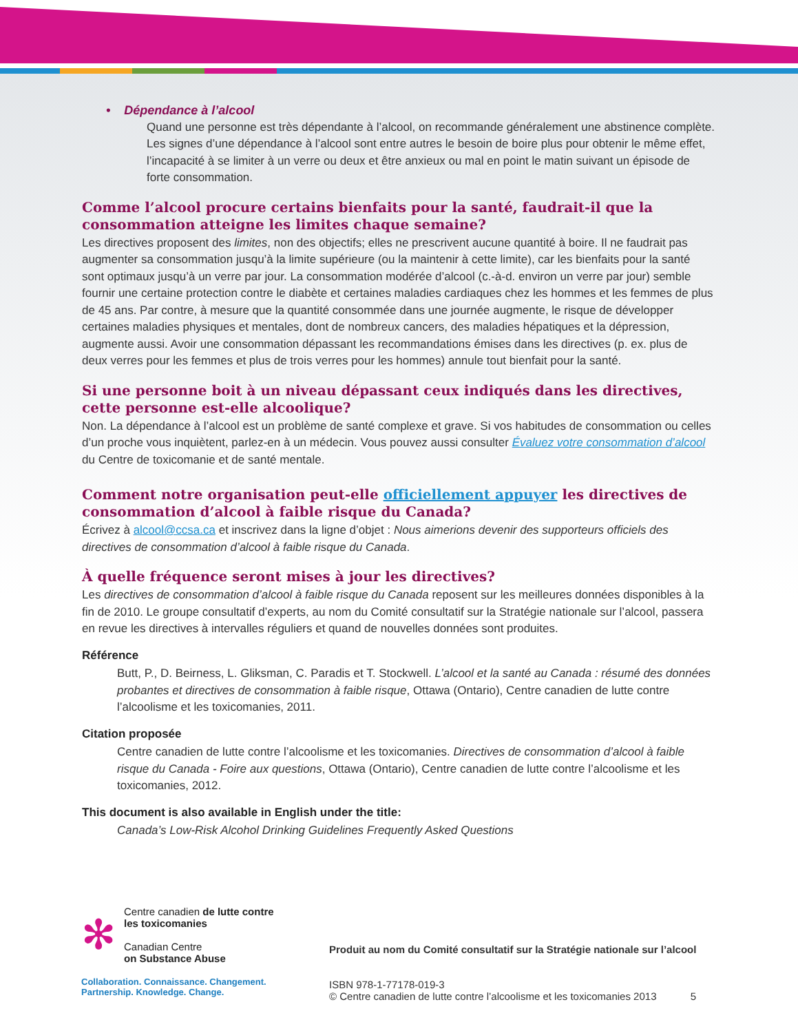• Dépendance à l’alcool
Quand une personne est très dépendante à l’alcool, on recommande généralement une abstinence complète. Les signes d’une dépendance à l’alcool sont entre autres le besoin de boire plus pour obtenir le même effet, l’incapacité à se limiter à un verre ou deux et être anxieux ou mal en point le matin suivant un épisode de forte consommation.
Comme l’alcool procure certains bienfaits pour la santé, faudrait-il que la consommation atteigne les limites chaque semaine?
Les directives proposent des limites, non des objectifs; elles ne prescrivent aucune quantité à boire. Il ne faudrait pas augmenter sa consommation jusqu’à la limite supérieure (ou la maintenir à cette limite), car les bienfaits pour la santé sont optimaux jusqu’à un verre par jour. La consommation modérée d’alcool (c.-à-d. environ un verre par jour) semble fournir une certaine protection contre le diabète et certaines maladies cardiaques chez les hommes et les femmes de plus de 45 ans. Par contre, à mesure que la quantité consommée dans une journée augmente, le risque de développer certaines maladies physiques et mentales, dont de nombreux cancers, des maladies hépatiques et la dépression, augmente aussi. Avoir une consommation dépassant les recommandations émises dans les directives (p. ex. plus de deux verres pour les femmes et plus de trois verres pour les hommes) annule tout bienfait pour la santé.
Si une personne boit à un niveau dépassant ceux indiqués dans les directives, cette personne est-elle alcoolique?
Non. La dépendance à l’alcool est un problème de santé complexe et grave. Si vos habitudes de consommation ou celles d’un proche vous inquiètent, parlez-en à un médecin. Vous pouvez aussi consulter Évaluez votre consommation d’alcool du Centre de toxicomanie et de santé mentale.
Comment notre organisation peut-elle officiellement appuyer les directives de consommation d’alcool à faible risque du Canada?
Écrivez à alcool@ccsa.ca et inscrivez dans la ligne d’objet : Nous aimerions devenir des supporteurs officiels des directives de consommation d’alcool à faible risque du Canada.
À quelle fréquence seront mises à jour les directives?
Les directives de consommation d’alcool à faible risque du Canada reposent sur les meilleures données disponibles à la fin de 2010. Le groupe consultatif d’experts, au nom du Comité consultatif sur la Stratégie nationale sur l’alcool, passera en revue les directives à intervalles réguliers et quand de nouvelles données sont produites.
Référence
Butt, P., D. Beirness, L. Gliksman, C. Paradis et T. Stockwell. L’alcool et la santé au Canada : résumé des données probantes et directives de consommation à faible risque, Ottawa (Ontario), Centre canadien de lutte contre l’alcoolisme et les toxicomanies, 2011.
Citation proposée
Centre canadien de lutte contre l’alcoolisme et les toxicomanies. Directives de consommation d’alcool à faible risque du Canada - Foire aux questions, Ottawa (Ontario), Centre canadien de lutte contre l’alcoolisme et les toxicomanies, 2012.
This document is also available in English under the title:
Canada’s Low-Risk Alcohol Drinking Guidelines Frequently Asked Questions
✻
Centre canadien de lutte contre les toxicomanies
Canadian Centre
on Substance Abuse
Collaboration. Connaissance. Changement.
Partnership. Knowledge. Change.
Produit au nom du Comité consultatif sur la Stratégie nationale sur l’alcool
ISBN 978-1-77178-019-3
© Centre canadien de lutte contre l’alcoolisme et les toxicomanies 2013 5